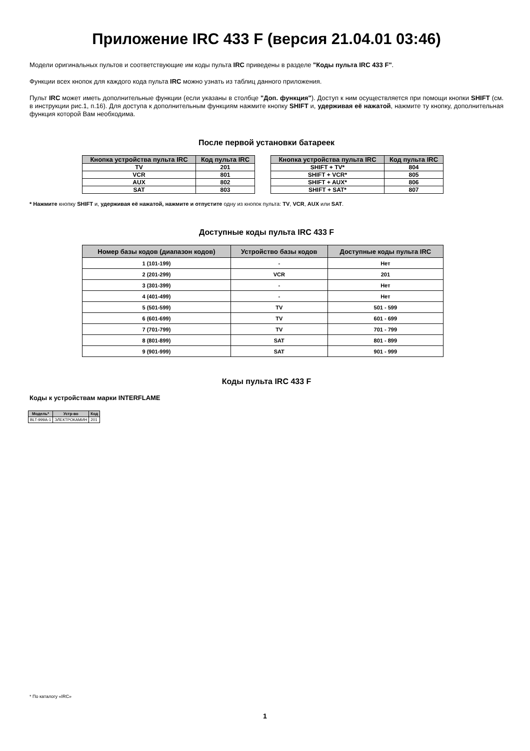Приложение IRC 433 F (версия 21.04.01 03:46)
Модели оригинальных пультов и соответствующие им коды пульта IRC приведены в разделе "Коды пульта IRC 433 F".
Функции всех кнопок для каждого кода пульта IRC можно узнать из таблиц данного приложения.
Пульт IRC может иметь дополнительные функции (если указаны в столбце "Доп. функция"). Доступ к ним осуществляется при помощи кнопки SHIFT (см. в инструкции рис.1, п.16). Для доступа к дополнительным функциям нажмите кнопку SHIFT и, удерживая её нажатой, нажмите ту кнопку, дополнительная функция которой Вам необходима.
После первой установки батареек
| Кнопка устройства пульта IRC | Код пульта IRC |
| --- | --- |
| TV | 201 |
| VCR | 801 |
| AUX | 802 |
| SAT | 803 |
| Кнопка устройства пульта IRC | Код пульта IRC |
| --- | --- |
| SHIFT + TV* | 804 |
| SHIFT + VCR* | 805 |
| SHIFT + AUX* | 806 |
| SHIFT + SAT* | 807 |
* Нажмите кнопку SHIFT и, удерживая её нажатой, нажмите и отпустите одну из кнопок пульта: TV, VCR, AUX или SAT.
Доступные коды пульта IRC 433 F
| Номер базы кодов (диапазон кодов) | Устройство базы кодов | Доступные коды пульта IRC |
| --- | --- | --- |
| 1 (101-199) | - | Нет |
| 2 (201-299) | VCR | 201 |
| 3 (301-399) | - | Нет |
| 4 (401-499) | - | Нет |
| 5 (501-599) | TV | 501 - 599 |
| 6 (601-699) | TV | 601 - 699 |
| 7 (701-799) | TV | 701 - 799 |
| 8 (801-899) | SAT | 801 - 899 |
| 9 (901-999) | SAT | 901 - 999 |
Коды пульта IRC 433 F
Коды к устройствам марки INTERFLAME
| Модель* | Устр-во | Код |
| --- | --- | --- |
| BLT-999A-1 | ЭЛЕКТРОКАМИН | 201 |
* По каталогу «IRC»
1